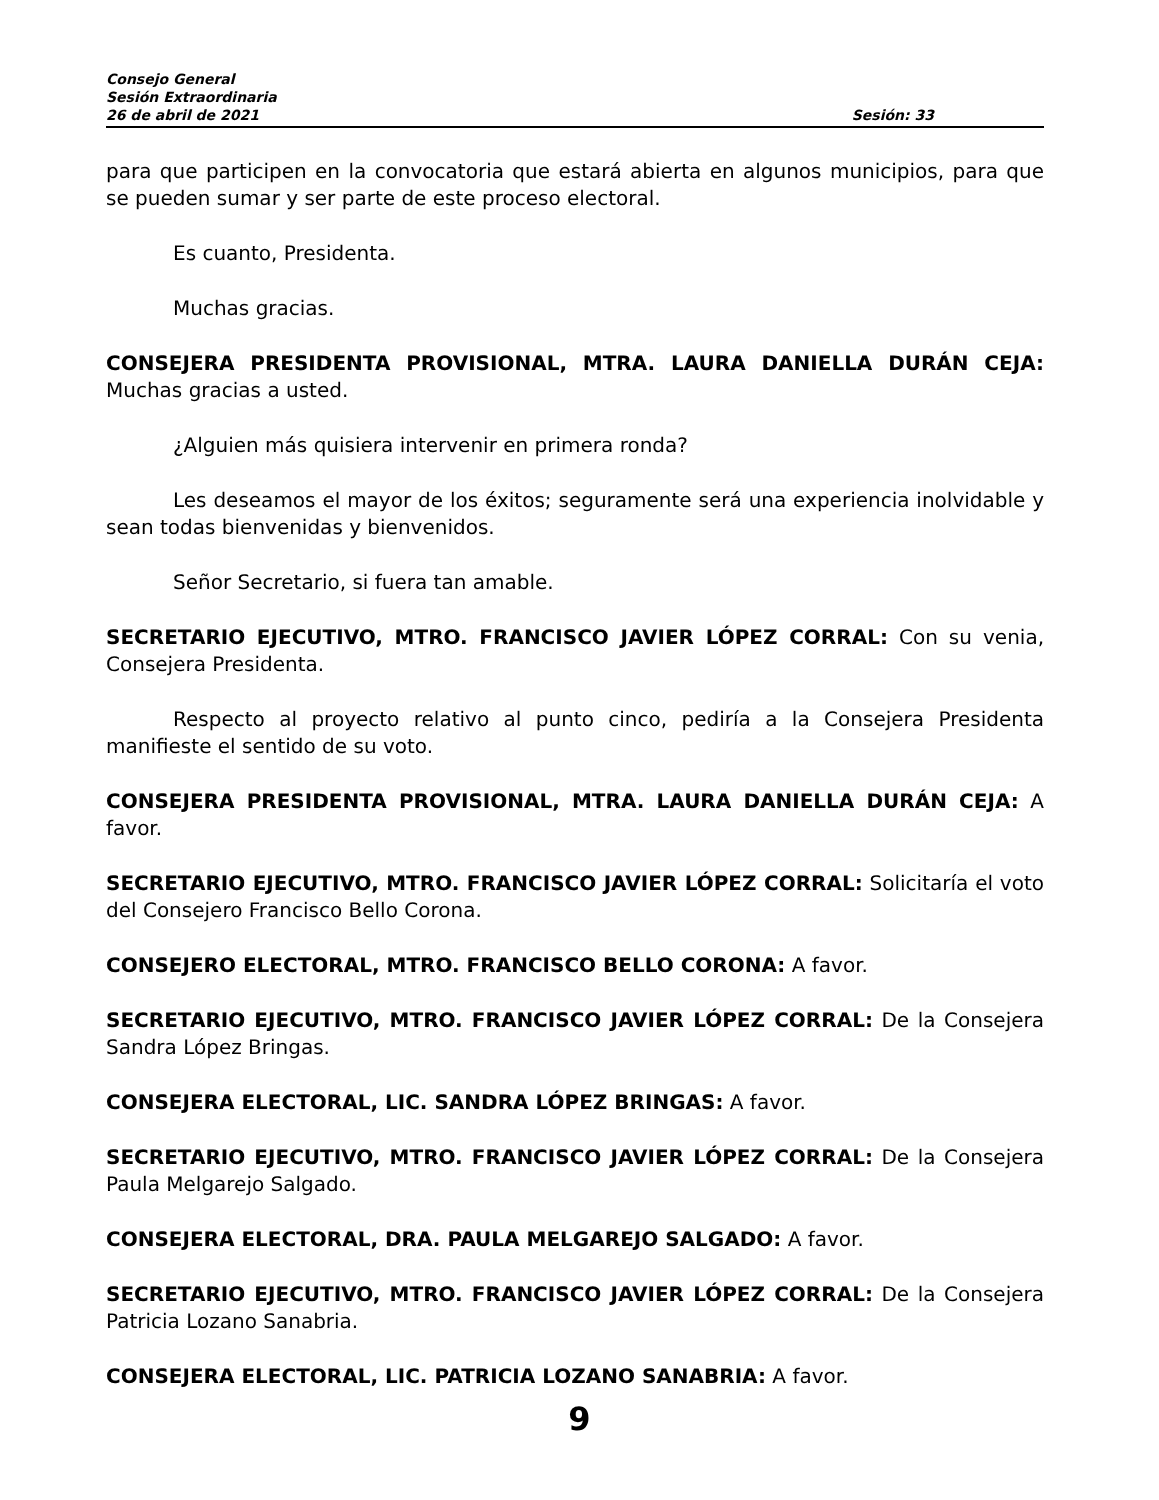Consejo General
Sesión Extraordinaria
26 de abril de 2021 Sesión: 33
para que participen en la convocatoria que estará abierta en algunos municipios, para que se pueden sumar y ser parte de este proceso electoral.
Es cuanto, Presidenta.
Muchas gracias.
CONSEJERA PRESIDENTA PROVISIONAL, MTRA. LAURA DANIELLA DURÁN CEJA: Muchas gracias a usted.
¿Alguien más quisiera intervenir en primera ronda?
Les deseamos el mayor de los éxitos; seguramente será una experiencia inolvidable y sean todas bienvenidas y bienvenidos.
Señor Secretario, si fuera tan amable.
SECRETARIO EJECUTIVO, MTRO. FRANCISCO JAVIER LÓPEZ CORRAL: Con su venia, Consejera Presidenta.
Respecto al proyecto relativo al punto cinco, pediría a la Consejera Presidenta manifieste el sentido de su voto.
CONSEJERA PRESIDENTA PROVISIONAL, MTRA. LAURA DANIELLA DURÁN CEJA: A favor.
SECRETARIO EJECUTIVO, MTRO. FRANCISCO JAVIER LÓPEZ CORRAL: Solicitaría el voto del Consejero Francisco Bello Corona.
CONSEJERO ELECTORAL, MTRO. FRANCISCO BELLO CORONA: A favor.
SECRETARIO EJECUTIVO, MTRO. FRANCISCO JAVIER LÓPEZ CORRAL: De la Consejera Sandra López Bringas.
CONSEJERA ELECTORAL, LIC. SANDRA LÓPEZ BRINGAS: A favor.
SECRETARIO EJECUTIVO, MTRO. FRANCISCO JAVIER LÓPEZ CORRAL: De la Consejera Paula Melgarejo Salgado.
CONSEJERA ELECTORAL, DRA. PAULA MELGAREJO SALGADO: A favor.
SECRETARIO EJECUTIVO, MTRO. FRANCISCO JAVIER LÓPEZ CORRAL: De la Consejera Patricia Lozano Sanabria.
CONSEJERA ELECTORAL, LIC. PATRICIA LOZANO SANABRIA: A favor.
9